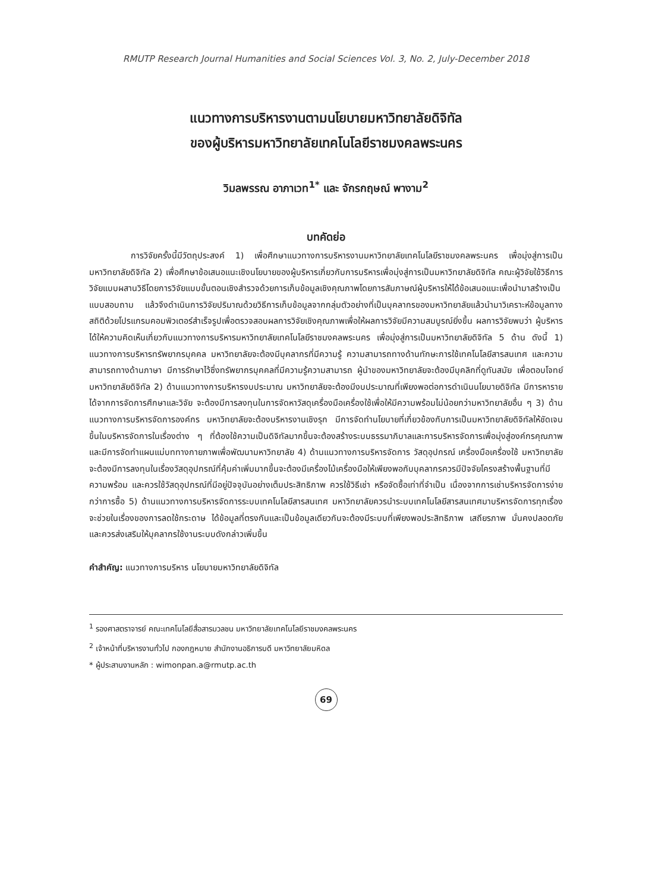RMUTP Research Journal Humanities and Social Sciences Vol. 3, No. 2, July-December 2018
แนวทางการบริหารงานตามนโยบายมหาวิทยาลัยดิจิทัล
ของผู้บริหารมหาวิทยาลัยเทคโนโลยีราชมงคลพระนคร
วิมลพรรณ อาภาเวท<sup>1*</sup> และ จักรกฤษณ์ พางาม<sup>2</sup>
บทคัดย่อ
การวิจัยครั้งนี้มีวัตถุประสงค์ 1) เพื่อศึกษาแนวทางการบริหารงานมหาวิทยาลัยเทคโนโลยีราชมงคลพระนคร เพื่อมุ่งสู่การเป็นมหาวิทยาลัยดิจิทัล 2) เพื่อศึกษาข้อเสนอแนะเชิงนโยบายของผู้บริหารเกี่ยวกับการบริหารเพื่อมุ่งสู่การเป็นมหาวิทยาลัยดิจิทัล คณะผู้วิจัยใช้วิธีการวิจัยแบบผสานวิธีโดยการวิจัยแบบขั้นตอนเชิงสำรวจด้วยการเก็บข้อมูลเชิงคุณภาพโดยการสัมภาษณ์ผู้บริหารให้ได้ข้อเสนอแนะเพื่อนำมาสร้างเป็นแบบสอบถาม แล้วจึงดำเนินการวิจัยปริมาณด้วยวิธีการเก็บข้อมูลจากกลุ่มตัวอย่างที่เป็นบุคลากรของมหาวิทยาลัยแล้วนำมาวิเคราะห์ข้อมูลทางสถิติด้วยโปรแกรมคอมพิวเตอร์สำเร็จรูปเพื่อตรวจสอบผลการวิจัยเชิงคุณภาพเพื่อให้ผลการวิจัยมีความสมบูรณ์ยิ่งขึ้น ผลการวิจัยพบว่า ผู้บริหารได้ให้ความคิดเห็นเกี่ยวกับแนวทางการบริหารมหาวิทยาลัยเทคโนโลยีราชมงคลพระนคร เพื่อมุ่งสู่การเป็นมหาวิทยาลัยดิจิทัล 5 ด้าน ดังนี้ 1) แนวทางการบริหารทรัพยากรบุคคล มหาวิทยาลัยจะต้องมีบุคลากรที่มีความรู้ ความสามารถทางด้านทักษะการใช้เทคโนโลยีสารสนเทศ และความสามารถทางด้านภาษา มีการรักษาไว้ซึ่งทรัพยากรบุคคลที่มีความรู้ความสามารถ ผู้นำของมหาวิทยาลัยจะต้องมีบุคลิกที่ดูทันสมัย เพื่อตอบโจทย์มหาวิทยาลัยดิจิทัล 2) ด้านแนวทางการบริหารงบประมาณ มหาวิทยาลัยจะต้องมีงบประมาณที่เพียงพอต่อการดำเนินนโยบายดิจิทัล มีการหารายได้จากการจัดการศึกษาและวิจัย จะต้องมีการลงทุนในการจัดหาวัสดุเครื่องมือเครื่องใช้เพื่อให้มีความพร้อมไม่น้อยกว่ามหาวิทยาลัยอื่น ๆ 3) ด้านแนวทางการบริหารจัดการองค์กร มหาวิทยาลัยจะต้องบริหารงานเชิงรุก มีการจัดทำนโยบายที่เกี่ยวข้องกับการเป็นมหาวิทยาลัยดิจิทัลให้ชัดเจนขึ้นในบริหารจัดการในเรื่องต่าง ๆ ที่ต้องใช้ความเป็นดิจิทัลมากขึ้นจะต้องสร้างระบบธรรมาภิบาลและการบริหารจัดการเพื่อมุ่งสู่องค์กรคุณภาพ และมีการจัดทำแผนแม่บททางกายภาพเพื่อพัฒนามหาวิทยาลัย 4) ด้านแนวทางการบริหารจัดการ วัสดุอุปกรณ์ เครื่องมือเครื่องใช้ มหาวิทยาลัยจะต้องมีการลงทุนในเรื่องวัสดุอุปกรณ์ที่คุ้มค่าเพิ่มมากขึ้นจะต้องมีเครื่องไม้เครื่องมือให้เพียงพอกับบุคลากรควรมีปัจจัยโครงสร้างพื้นฐานที่มีความพร้อม และควรใช้วัสดุอุปกรณ์ที่มีอยู่ปัจจุบันอย่างเต็มประสิทธิภาพ ควรใช้วิธีเช่า หรือจัดซื้อเท่าที่จำเป็น เนื่องจากการเช่าบริหารจัดการง่ายกว่าการซื้อ 5) ด้านแนวทางการบริหารจัดการระบบเทคโนโลยีสารสนเทศ มหาวิทยาลัยควรนำระบบเทคโนโลยีสารสนเทศมาบริหารจัดการทุกเรื่องจะช่วยในเรื่องของการลดใช้กระดาษ ได้ข้อมูลที่ตรงกันและเป็นข้อมูลเดียวกันจะต้องมีระบบที่เพียงพอประสิทธิภาพ เสถียรภาพ มั่นคงปลอดภัย และควรส่งเสริมให้บุคลากรใช้งานระบบดังกล่าวเพิ่มขึ้น
คำสำคัญ: แนวทางการบริหาร นโยบายมหาวิทยาลัยดิจิทัล
<sup>1</sup> รองศาสตราจารย์ คณะเทคโนโลยีสื่อสารมวลชน มหาวิทยาลัยเทคโนโลยีราชมงคลพระนคร
<sup>2</sup> เจ้าหน้าที่บริหารงานทั่วไป กองกฎหมาย สำนักงานอธิการบดี มหาวิทยาลัยมหิดล
* ผู้ประสานงานหลัก : wimonpan.a@rmutp.ac.th
69